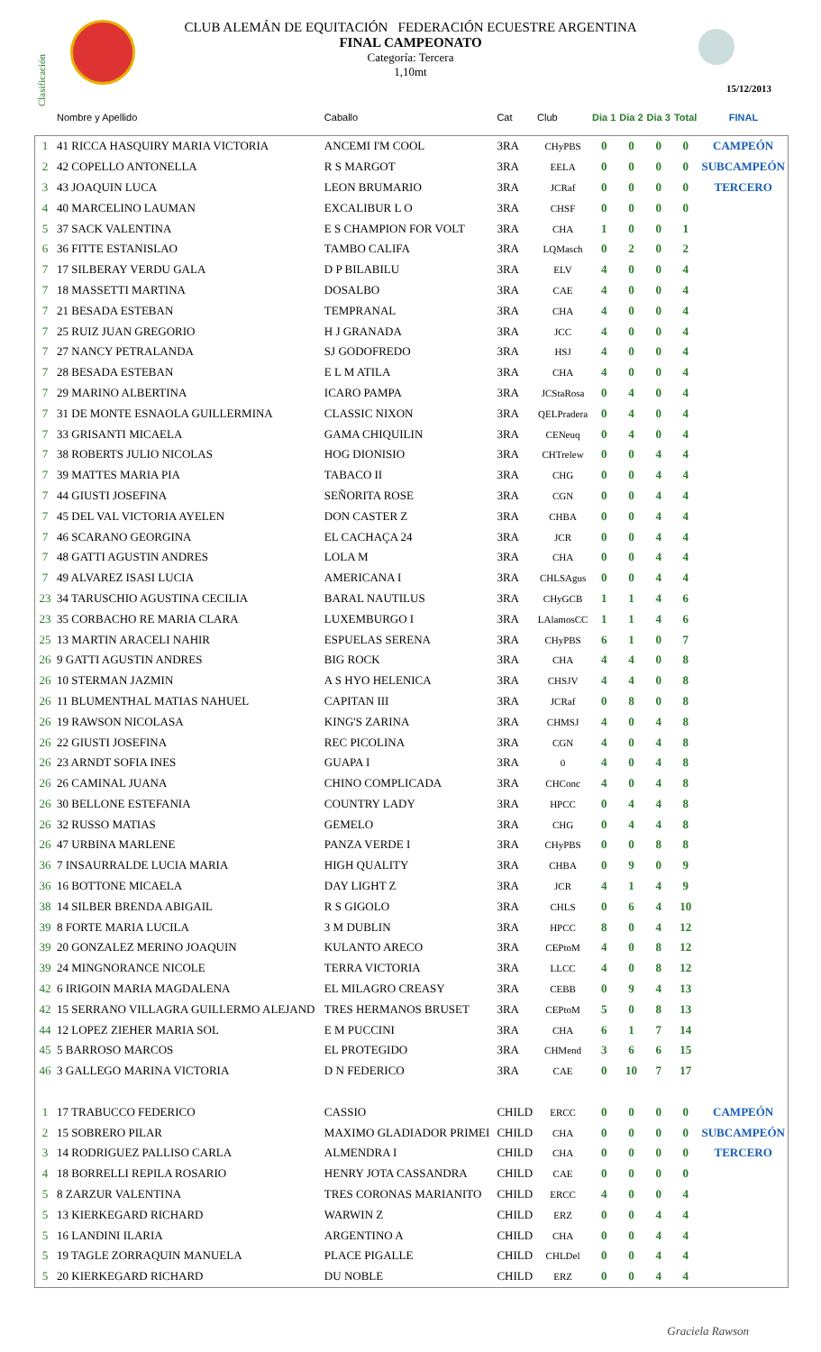Clasificación
CLUB ALEMÁN DE EQUITACIÓN FEDERACIÓN ECUESTRE ARGENTINA
FINAL CAMPEONATO
Categoría: Tercera
1,10mt
15/12/2013
| | Nombre y Apellido | Caballo | Cat | Club | Dia 1 | Dia 2 | Dia 3 | Total | FINAL |
| --- | --- | --- | --- | --- | --- | --- | --- | --- | --- |
| 1 | 41 RICCA HASQUIRY MARIA VICTORIA | ANCEMI I'M COOL | 3RA | CHyPBS | 0 | 0 | 0 | 0 | CAMPEÓN |
| 2 | 42 COPELLO ANTONELLA | R S MARGOT | 3RA | EELA | 0 | 0 | 0 | 0 | SUBCAMPEÓN |
| 3 | 43 JOAQUIN LUCA | LEON BRUMARIO | 3RA | JCRaf | 0 | 0 | 0 | 0 | TERCERO |
| 4 | 40 MARCELINO LAUMAN | EXCALIBUR L O | 3RA | CHSF | 0 | 0 | 0 | 0 | |
| 5 | 37 SACK VALENTINA | E S CHAMPION FOR VOLT | 3RA | CHA | 1 | 0 | 0 | 1 | |
| 6 | 36 FITTE ESTANISLAO | TAMBO CALIFA | 3RA | LQMasch | 0 | 2 | 0 | 2 | |
| 7 | 17 SILBERAY VERDU GALA | D P BILABILU | 3RA | ELV | 4 | 0 | 0 | 4 | |
| 7 | 18 MASSETTI MARTINA | DOSALBO | 3RA | CAE | 4 | 0 | 0 | 4 | |
| 7 | 21 BESADA ESTEBAN | TEMPRANAL | 3RA | CHA | 4 | 0 | 0 | 4 | |
| 7 | 25 RUIZ JUAN GREGORIO | H J GRANADA | 3RA | JCC | 4 | 0 | 0 | 4 | |
| 7 | 27 NANCY PETRALANDA | SJ GODOFREDO | 3RA | HSJ | 4 | 0 | 0 | 4 | |
| 7 | 28 BESADA ESTEBAN | E L M ATILA | 3RA | CHA | 4 | 0 | 0 | 4 | |
| 7 | 29 MARINO ALBERTINA | ICARO PAMPA | 3RA | JCStaRosa | 0 | 4 | 0 | 4 | |
| 7 | 31 DE MONTE ESNAOLA GUILLERMINA | CLASSIC NIXON | 3RA | QELPradera | 0 | 4 | 0 | 4 | |
| 7 | 33 GRISANTI MICAELA | GAMA CHIQUILIN | 3RA | CENeuq | 0 | 4 | 0 | 4 | |
| 7 | 38 ROBERTS JULIO NICOLAS | HOG DIONISIO | 3RA | CHTrelew | 0 | 0 | 4 | 4 | |
| 7 | 39 MATTES MARIA PIA | TABACO II | 3RA | CHG | 0 | 0 | 4 | 4 | |
| 7 | 44 GIUSTI JOSEFINA | SEÑORITA ROSE | 3RA | CGN | 0 | 0 | 4 | 4 | |
| 7 | 45 DEL VAL VICTORIA AYELEN | DON CASTER Z | 3RA | CHBA | 0 | 0 | 4 | 4 | |
| 7 | 46 SCARANO GEORGINA | EL CACHAÇA 24 | 3RA | JCR | 0 | 0 | 4 | 4 | |
| 7 | 48 GATTI AGUSTIN ANDRES | LOLA M | 3RA | CHA | 0 | 0 | 4 | 4 | |
| 7 | 49 ALVAREZ ISASI LUCIA | AMERICANA I | 3RA | CHLSAgus | 0 | 0 | 4 | 4 | |
| 23 | 34 TARUSCHIO AGUSTINA CECILIA | BARAL NAUTILUS | 3RA | CHyGCB | 1 | 1 | 4 | 6 | |
| 23 | 35 CORBACHO RE MARIA CLARA | LUXEMBURGO I | 3RA | LAlamosCC | 1 | 1 | 4 | 6 | |
| 25 | 13 MARTIN ARACELI NAHIR | ESPUELAS SERENA | 3RA | CHyPBS | 6 | 1 | 0 | 7 | |
| 26 | 9 GATTI AGUSTIN ANDRES | BIG ROCK | 3RA | CHA | 4 | 4 | 0 | 8 | |
| 26 | 10 STERMAN JAZMIN | A S HYO HELENICA | 3RA | CHSJV | 4 | 4 | 0 | 8 | |
| 26 | 11 BLUMENTHAL MATIAS NAHUEL | CAPITAN III | 3RA | JCRaf | 0 | 8 | 0 | 8 | |
| 26 | 19 RAWSON NICOLASA | KING'S ZARINA | 3RA | CHMSJ | 4 | 0 | 4 | 8 | |
| 26 | 22 GIUSTI JOSEFINA | REC PICOLINA | 3RA | CGN | 4 | 0 | 4 | 8 | |
| 26 | 23 ARNDT SOFIA INES | GUAPA I | 3RA | 0 | 4 | 0 | 4 | 8 | |
| 26 | 26 CAMINAL JUANA | CHINO COMPLICADA | 3RA | CHConc | 4 | 0 | 4 | 8 | |
| 26 | 30 BELLONE ESTEFANIA | COUNTRY LADY | 3RA | HPCC | 0 | 4 | 4 | 8 | |
| 26 | 32 RUSSO MATIAS | GEMELO | 3RA | CHG | 0 | 4 | 4 | 8 | |
| 26 | 47 URBINA MARLENE | PANZA VERDE I | 3RA | CHyPBS | 0 | 0 | 8 | 8 | |
| 36 | 7 INSAURRALDE LUCIA MARIA | HIGH QUALITY | 3RA | CHBA | 0 | 9 | 0 | 9 | |
| 36 | 16 BOTTONE MICAELA | DAY LIGHT Z | 3RA | JCR | 4 | 1 | 4 | 9 | |
| 38 | 14 SILBER BRENDA ABIGAIL | R S GIGOLO | 3RA | CHLS | 0 | 6 | 4 | 10 | |
| 39 | 8 FORTE MARIA LUCILA | 3 M DUBLIN | 3RA | HPCC | 8 | 0 | 4 | 12 | |
| 39 | 20 GONZALEZ MERINO JOAQUIN | KULANTO ARECO | 3RA | CEPtoM | 4 | 0 | 8 | 12 | |
| 39 | 24 MINGNORANCE NICOLE | TERRA VICTORIA | 3RA | LLCC | 4 | 0 | 8 | 12 | |
| 42 | 6 IRIGOIN MARIA MAGDALENA | EL MILAGRO CREASY | 3RA | CEBB | 0 | 9 | 4 | 13 | |
| 42 | 15 SERRANO VILLAGRA GUILLERMO ALEJAND | TRES HERMANOS BRUSET | 3RA | CEPtoM | 5 | 0 | 8 | 13 | |
| 44 | 12 LOPEZ ZIEHER MARIA SOL | E M PUCCINI | 3RA | CHA | 6 | 1 | 7 | 14 | |
| 45 | 5 BARROSO MARCOS | EL PROTEGIDO | 3RA | CHMend | 3 | 6 | 6 | 15 | |
| 46 | 3 GALLEGO MARINA VICTORIA | D N FEDERICO | 3RA | CAE | 0 | 10 | 7 | 17 | |
| 1 | 17 TRABUCCO FEDERICO | CASSIO | CHILD | ERCC | 0 | 0 | 0 | 0 | CAMPEÓN |
| 2 | 15 SOBRERO PILAR | MAXIMO GLADIADOR PRIMEI | CHILD | CHA | 0 | 0 | 0 | 0 | SUBCAMPEÓN |
| 3 | 14 RODRIGUEZ PALLISO CARLA | ALMENDRA I | CHILD | CHA | 0 | 0 | 0 | 0 | TERCERO |
| 4 | 18 BORRELLI REPILA ROSARIO | HENRY JOTA CASSANDRA | CHILD | CAE | 0 | 0 | 0 | 0 | |
| 5 | 8 ZARZUR VALENTINA | TRES CORONAS MARIANITO | CHILD | ERCC | 4 | 0 | 0 | 4 | |
| 5 | 13 KIERKEGARD RICHARD | WARWIN Z | CHILD | ERZ | 0 | 0 | 4 | 4 | |
| 5 | 16 LANDINI ILARIA | ARGENTINO A | CHILD | CHA | 0 | 0 | 4 | 4 | |
| 5 | 19 TAGLE ZORRAQUIN MANUELA | PLACE PIGALLE | CHILD | CHLDel | 0 | 0 | 4 | 4 | |
| 5 | 20 KIERKEGARD RICHARD | DU NOBLE | CHILD | ERZ | 0 | 0 | 4 | 4 | |
Graciela Rawson